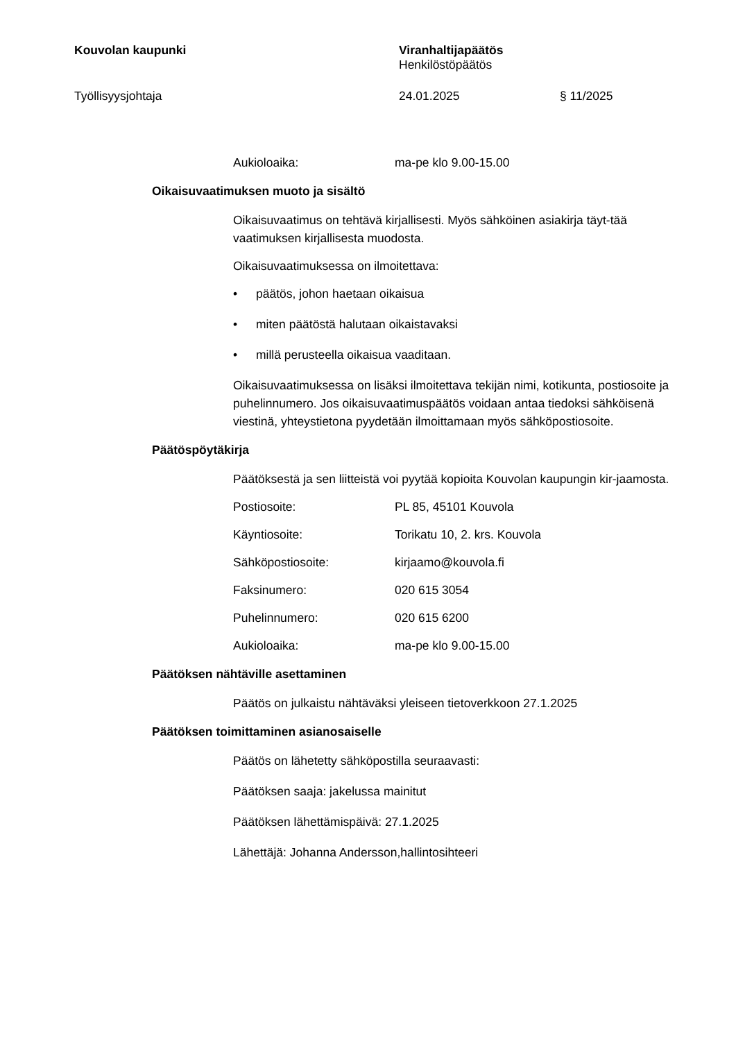Kouvolan kaupunki Viranhaltijapäätös
Henkilöstöpäätös
Työllisyysjohtaja 24.01.2025 § 11/2025
Aukioloaika: ma-pe klo 9.00-15.00
Oikaisuvaatimuksen muoto ja sisältö
Oikaisuvaatimus on tehtävä kirjallisesti. Myös sähköinen asiakirja täyt-tää vaatimuksen kirjallisesta muodosta.
Oikaisuvaatimuksessa on ilmoitettava:
päätös, johon haetaan oikaisua
miten päätöstä halutaan oikaistavaksi
millä perusteella oikaisua vaaditaan.
Oikaisuvaatimuksessa on lisäksi ilmoitettava tekijän nimi, kotikunta, postiosoite ja puhelinnumero. Jos oikaisuvaatimuspäätös voidaan antaa tiedoksi sähköisenä viestinä, yhteystietona pyydetään ilmoittamaan myös sähköpostiosoite.
Päätöspöytäkirja
Päätöksestä ja sen liitteistä voi pyytää kopioita Kouvolan kaupungin kir-jaamosta.
Postiosoite: PL 85, 45101 Kouvola
Käyntiosoite: Torikatu 10, 2. krs. Kouvola
Sähköpostiosoite: kirjaamo@kouvola.fi
Faksinumero: 020 615 3054
Puhelinnumero: 020 615 6200
Aukioloaika: ma-pe klo 9.00-15.00
Päätöksen nähtäville asettaminen
Päätös on julkaistu nähtäväksi yleiseen tietoverkkoon 27.1.2025
Päätöksen toimittaminen asianosaiselle
Päätös on lähetetty sähköpostilla seuraavasti:
Päätöksen saaja: jakelussa mainitut
Päätöksen lähettämispäivä: 27.1.2025
Lähettäjä: Johanna Andersson,hallintosihteeri